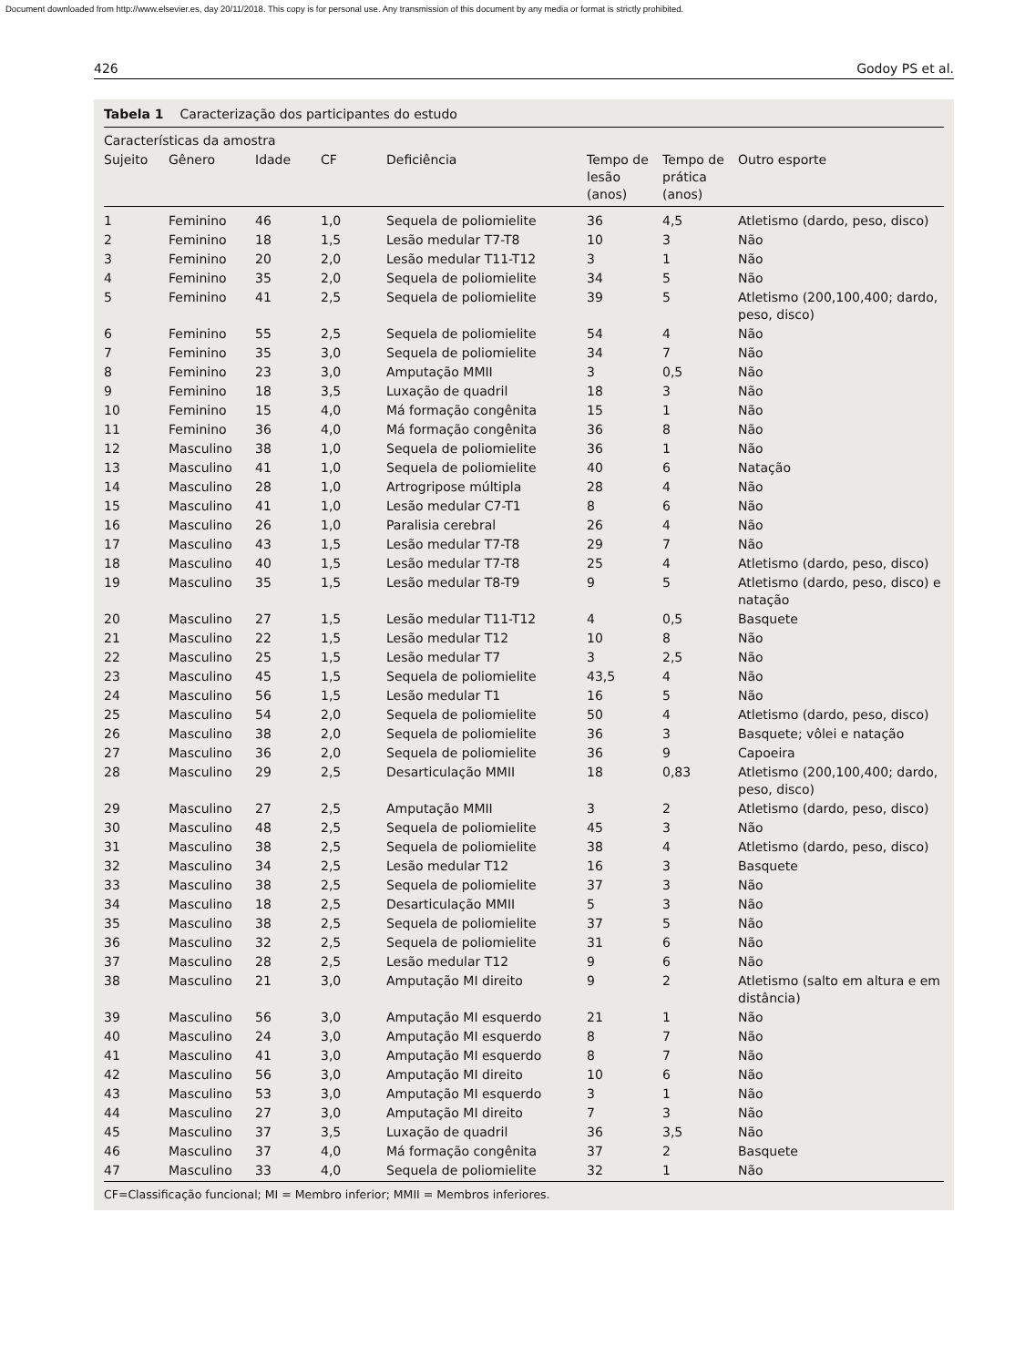Document downloaded from http://www.elsevier.es, day 20/11/2018. This copy is for personal use. Any transmission of this document by any media or format is strictly prohibited.
426 Godoy PS et al.
Tabela 1 Caracterização dos participantes do estudo
| Características da amostra | | | | | | | |
| --- | --- | --- | --- | --- | --- | --- | --- |
| Sujeito | Gênero | Idade | CF | Deficiência | Tempo de lesão (anos) | Tempo de prática (anos) | Outro esporte |
| 1 | Feminino | 46 | 1,0 | Sequela de poliomielite | 36 | 4,5 | Atletismo (dardo, peso, disco) |
| 2 | Feminino | 18 | 1,5 | Lesão medular T7-T8 | 10 | 3 | Não |
| 3 | Feminino | 20 | 2,0 | Lesão medular T11-T12 | 3 | 1 | Não |
| 4 | Feminino | 35 | 2,0 | Sequela de poliomielite | 34 | 5 | Não |
| 5 | Feminino | 41 | 2,5 | Sequela de poliomielite | 39 | 5 | Atletismo (200,100,400; dardo, peso, disco) |
| 6 | Feminino | 55 | 2,5 | Sequela de poliomielite | 54 | 4 | Não |
| 7 | Feminino | 35 | 3,0 | Sequela de poliomielite | 34 | 7 | Não |
| 8 | Feminino | 23 | 3,0 | Amputação MMII | 3 | 0,5 | Não |
| 9 | Feminino | 18 | 3,5 | Luxação de quadril | 18 | 3 | Não |
| 10 | Feminino | 15 | 4,0 | Má formação congênita | 15 | 1 | Não |
| 11 | Feminino | 36 | 4,0 | Má formação congênita | 36 | 8 | Não |
| 12 | Masculino | 38 | 1,0 | Sequela de poliomielite | 36 | 1 | Não |
| 13 | Masculino | 41 | 1,0 | Sequela de poliomielite | 40 | 6 | Natação |
| 14 | Masculino | 28 | 1,0 | Artrogripose múltipla | 28 | 4 | Não |
| 15 | Masculino | 41 | 1,0 | Lesão medular C7-T1 | 8 | 6 | Não |
| 16 | Masculino | 26 | 1,0 | Paralisia cerebral | 26 | 4 | Não |
| 17 | Masculino | 43 | 1,5 | Lesão medular T7-T8 | 29 | 7 | Não |
| 18 | Masculino | 40 | 1,5 | Lesão medular T7-T8 | 25 | 4 | Atletismo (dardo, peso, disco) |
| 19 | Masculino | 35 | 1,5 | Lesão medular T8-T9 | 9 | 5 | Atletismo (dardo, peso, disco) e natação |
| 20 | Masculino | 27 | 1,5 | Lesão medular T11-T12 | 4 | 0,5 | Basquete |
| 21 | Masculino | 22 | 1,5 | Lesão medular T12 | 10 | 8 | Não |
| 22 | Masculino | 25 | 1,5 | Lesão medular T7 | 3 | 2,5 | Não |
| 23 | Masculino | 45 | 1,5 | Sequela de poliomielite | 43,5 | 4 | Não |
| 24 | Masculino | 56 | 1,5 | Lesão medular T1 | 16 | 5 | Não |
| 25 | Masculino | 54 | 2,0 | Sequela de poliomielite | 50 | 4 | Atletismo (dardo, peso, disco) |
| 26 | Masculino | 38 | 2,0 | Sequela de poliomielite | 36 | 3 | Basquete; vôlei e natação |
| 27 | Masculino | 36 | 2,0 | Sequela de poliomielite | 36 | 9 | Capoeira |
| 28 | Masculino | 29 | 2,5 | Desarticulação MMII | 18 | 0,83 | Atletismo (200,100,400; dardo, peso, disco) |
| 29 | Masculino | 27 | 2,5 | Amputação MMII | 3 | 2 | Atletismo (dardo, peso, disco) |
| 30 | Masculino | 48 | 2,5 | Sequela de poliomielite | 45 | 3 | Não |
| 31 | Masculino | 38 | 2,5 | Sequela de poliomielite | 38 | 4 | Atletismo (dardo, peso, disco) |
| 32 | Masculino | 34 | 2,5 | Lesão medular T12 | 16 | 3 | Basquete |
| 33 | Masculino | 38 | 2,5 | Sequela de poliomielite | 37 | 3 | Não |
| 34 | Masculino | 18 | 2,5 | Desarticulação MMII | 5 | 3 | Não |
| 35 | Masculino | 38 | 2,5 | Sequela de poliomielite | 37 | 5 | Não |
| 36 | Masculino | 32 | 2,5 | Sequela de poliomielite | 31 | 6 | Não |
| 37 | Masculino | 28 | 2,5 | Lesão medular T12 | 9 | 6 | Não |
| 38 | Masculino | 21 | 3,0 | Amputação MI direito | 9 | 2 | Atletismo (salto em altura e em distância) |
| 39 | Masculino | 56 | 3,0 | Amputação MI esquerdo | 21 | 1 | Não |
| 40 | Masculino | 24 | 3,0 | Amputação MI esquerdo | 8 | 7 | Não |
| 41 | Masculino | 41 | 3,0 | Amputação MI esquerdo | 8 | 7 | Não |
| 42 | Masculino | 56 | 3,0 | Amputação MI direito | 10 | 6 | Não |
| 43 | Masculino | 53 | 3,0 | Amputação MI esquerdo | 3 | 1 | Não |
| 44 | Masculino | 27 | 3,0 | Amputação MI direito | 7 | 3 | Não |
| 45 | Masculino | 37 | 3,5 | Luxação de quadril | 36 | 3,5 | Não |
| 46 | Masculino | 37 | 4,0 | Má formação congênita | 37 | 2 | Basquete |
| 47 | Masculino | 33 | 4,0 | Sequela de poliomielite | 32 | 1 | Não |
CF=Classificação funcional; MI = Membro inferior; MMII = Membros inferiores.